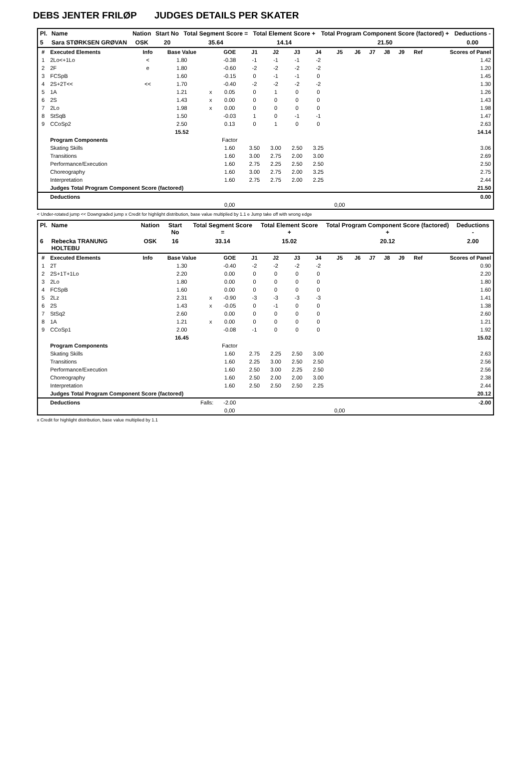DEBS JENTER FRILØP JUDGES DETAILS PER SKATER
| Pl. | Name | Nation | Start No | Total Segment Score = | Total Element Score + | Total Program Component Score (factored) + | Deductions - |
| --- | --- | --- | --- | --- | --- | --- | --- |
| 5 | Sara STØRKSEN GRØVAN | OSK | 20 | 35.64 | 14.14 | 21.50 | 0.00 |
| # | Executed Elements | Info | Base Value | | GOE | J1 | J2 | J3 | J4 | J5 | J6 | J7 | J8 | J9 | Ref | Scores of Panel |
| --- | --- | --- | --- | --- | --- | --- | --- | --- | --- | --- | --- | --- | --- | --- | --- | --- |
| 1 | 2Lo<+1Lo | < | 1.80 | | -0.38 | -1 | -1 | -1 | -2 | | | | | | | 1.42 |
| 2 | 2F | e | 1.80 | | -0.60 | -2 | -2 | -2 | -2 | | | | | | | 1.20 |
| 3 | FCSpB | | 1.60 | | -0.15 | 0 | -1 | -1 | 0 | | | | | | | 1.45 |
| 4 | 2S+2T<< | << | 1.70 | | -0.40 | -2 | -2 | -2 | -2 | | | | | | | 1.30 |
| 5 | 1A | | 1.21 | x | 0.05 | 0 | 1 | 0 | 0 | | | | | | | 1.26 |
| 6 | 2S | | 1.43 | x | 0.00 | 0 | 0 | 0 | 0 | | | | | | | 1.43 |
| 7 | 2Lo | | 1.98 | x | 0.00 | 0 | 0 | 0 | 0 | | | | | | | 1.98 |
| 8 | StSqB | | 1.50 | | -0.03 | 1 | 0 | -1 | -1 | | | | | | | 1.47 |
| 9 | CCoSp2 | | 2.50 | | 0.13 | 0 | 1 | 0 | 0 | | | | | | | 2.63 |
| | | | 15.52 | | | | | | | | | | | | | 14.14 |
| | Program Components | | | | Factor | | | | | | | | | | | |
| | Skating Skills | | | | 1.60 | 3.50 | 3.00 | 2.50 | 3.25 | | | | | | | 3.06 |
| | Transitions | | | | 1.60 | 3.00 | 2.75 | 2.00 | 3.00 | | | | | | | 2.69 |
| | Performance/Execution | | | | 1.60 | 2.75 | 2.25 | 2.50 | 2.50 | | | | | | | 2.50 |
| | Choreography | | | | 1.60 | 3.00 | 2.75 | 2.00 | 3.25 | | | | | | | 2.75 |
| | Interpretation | | | | 1.60 | 2.75 | 2.75 | 2.00 | 2.25 | | | | | | | 2.44 |
| | Judges Total Program Component Score (factored) | | | | | | | | | | | | | | | 21.50 |
| | Deductions | | | | | | | | | | | | | | | 0.00 |
| | | | | | 0,00 | | | | | 0,00 | | | | | | |
< Under-rotated jump << Downgraded jump x Credit for highlight distribution, base value multiplied by 1.1 e Jump take off with wrong edge
| Pl. | Name | Nation | Start No | Total Segment Score = | Total Element Score + | Total Program Component Score (factored) + | Deductions - |
| --- | --- | --- | --- | --- | --- | --- | --- |
| 6 | Rebecka TRANUNG HOLTEBU | OSK | 16 | 33.14 | 15.02 | 20.12 | 2.00 |
| # | Executed Elements | Info | Base Value | | GOE | J1 | J2 | J3 | J4 | J5 | J6 | J7 | J8 | J9 | Ref | Scores of Panel |
| --- | --- | --- | --- | --- | --- | --- | --- | --- | --- | --- | --- | --- | --- | --- | --- | --- |
| 1 | 2T | | 1.30 | | -0.40 | -2 | -2 | -2 | -2 | | | | | | | 0.90 |
| 2 | 2S+1T+1Lo | | 2.20 | | 0.00 | 0 | 0 | 0 | 0 | | | | | | | 2.20 |
| 3 | 2Lo | | 1.80 | | 0.00 | 0 | 0 | 0 | 0 | | | | | | | 1.80 |
| 4 | FCSpB | | 1.60 | | 0.00 | 0 | 0 | 0 | 0 | | | | | | | 1.60 |
| 5 | 2Lz | | 2.31 | x | -0.90 | -3 | -3 | -3 | -3 | | | | | | | 1.41 |
| 6 | 2S | | 1.43 | x | -0.05 | 0 | -1 | 0 | 0 | | | | | | | 1.38 |
| 7 | StSq2 | | 2.60 | | 0.00 | 0 | 0 | 0 | 0 | | | | | | | 2.60 |
| 8 | 1A | | 1.21 | x | 0.00 | 0 | 0 | 0 | 0 | | | | | | | 1.21 |
| 9 | CCoSp1 | | 2.00 | | -0.08 | -1 | 0 | 0 | 0 | | | | | | | 1.92 |
| | | | 16.45 | | | | | | | | | | | | | 15.02 |
| | Program Components | | | | Factor | | | | | | | | | | | |
| | Skating Skills | | | | 1.60 | 2.75 | 2.25 | 2.50 | 3.00 | | | | | | | 2.63 |
| | Transitions | | | | 1.60 | 2.25 | 3.00 | 2.50 | 2.50 | | | | | | | 2.56 |
| | Performance/Execution | | | | 1.60 | 2.50 | 3.00 | 2.25 | 2.50 | | | | | | | 2.56 |
| | Choreography | | | | 1.60 | 2.50 | 2.00 | 2.00 | 3.00 | | | | | | | 2.38 |
| | Interpretation | | | | 1.60 | 2.50 | 2.50 | 2.50 | 2.25 | | | | | | | 2.44 |
| | Judges Total Program Component Score (factored) | | | | | | | | | | | | | | | 20.12 |
| | Deductions | Falls: | | | -2.00 | | | | | | | | | | | -2.00 |
| | | | | | 0,00 | | | | | 0,00 | | | | | | |
x Credit for highlight distribution, base value multiplied by 1.1